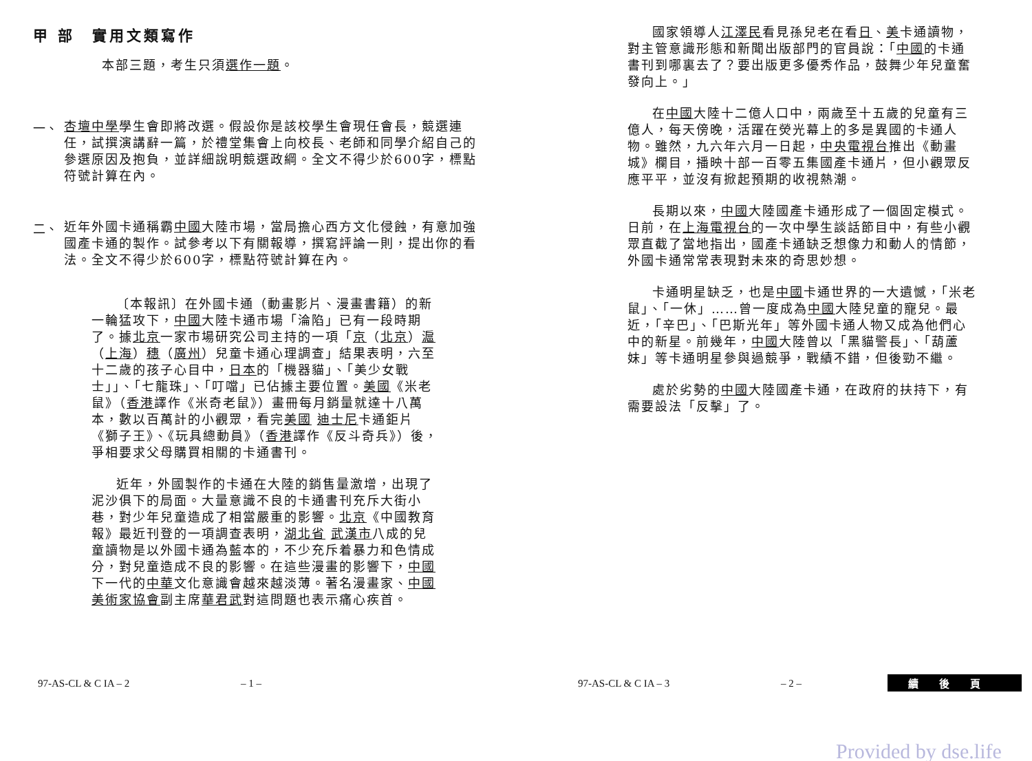甲 部　實用文類寫作
本部三題，考生只須選作一題。
一、
杏壇中學學生會即將改選。假設你是該校學生會現任會長，競選連任，試撰演講辭一篇，於禮堂集會上向校長、老師和同學介紹自己的參選原因及抱負，並詳細說明競選政綱。全文不得少於600字，標點符號計算在內。
二、
近年外國卡通稱霸中國大陸市場，當局擔心西方文化侵蝕，有意加強國產卡通的製作。試參考以下有關報導，撰寫評論一則，提出你的看法。全文不得少於600字，標點符號計算在內。
〔本報訊〕在外國卡通（動畫影片、漫畫書籍）的新一輪猛攻下，中國大陸卡通市場「淪陷」已有一段時期了。據北京一家市場研究公司主持的一項「京（北京）滬（上海）穗（廣州）兒童卡通心理調查」結果表明，六至十二歲的孩子心目中，日本的「機器貓」、「美少女戰士」」、「七龍珠」、「叮噹」已佔據主要位置。美國《米老鼠》（香港譯作《米奇老鼠》）畫冊每月銷量就達十八萬本，數以百萬計的小觀眾，看完美國 迪士尼卡通鉅片《獅子王》、《玩具總動員》（香港譯作《反斗奇兵》）後，爭相要求父母購買相關的卡通書刊。
近年，外國製作的卡通在大陸的銷售量激增，出現了泥沙俱下的局面。大量意識不良的卡通書刊充斥大街小巷，對少年兒童造成了相當嚴重的影響。北京《中國教育報》最近刊登的一項調查表明，湖北省 武漢市八成的兒童讀物是以外國卡通為藍本的，不少充斥着暴力和色情成分，對兒童造成不良的影響。在這些漫畫的影響下，中國下一代的中華文化意識會越來越淡薄。著名漫畫家、中國美術家協會副主席華君武對這問題也表示痛心疾首。
國家領導人江澤民看見孫兒老在看日、美卡通讀物，對主管意識形態和新聞出版部門的官員說：「中國的卡通書刊到哪裏去了？要出版更多優秀作品，鼓舞少年兒童奮發向上。」
在中國大陸十二億人口中，兩歲至十五歲的兒童有三億人，每天傍晚，活躍在熒光幕上的多是異國的卡通人物。雖然，九六年六月一日起，中央電視台推出《動畫城》欄目，播映十部一百零五集國產卡通片，但小觀眾反應平平，並沒有掀起預期的收視熱潮。
長期以來，中國大陸國產卡通形成了一個固定模式。日前，在上海電視台的一次中學生談話節目中，有些小觀眾直截了當地指出，國產卡通缺乏想像力和動人的情節，外國卡通常常表現對未來的奇思妙想。
卡通明星缺乏，也是中國卡通世界的一大遺憾，「米老鼠」、「一休」……曾一度成為中國大陸兒童的寵兒。最近，「辛巴」、「巴斯光年」等外國卡通人物又成為他們心中的新星。前幾年，中國大陸曾以「黑貓警長」、「葫蘆妹」等卡通明星參與過競爭，戰績不錯，但後勁不繼。
處於劣勢的中國大陸國產卡通，在政府的扶持下，有需要設法「反擊」了。
97-AS-CL & C IA – 2 – 1 – 97-AS-CL & C IA – 3 – 2 – 續後頁
Provided by dse.life